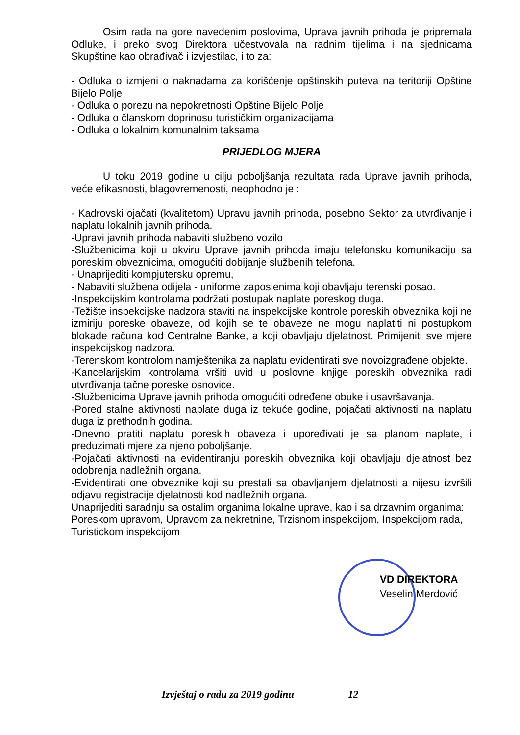Osim rada na gore navedenim poslovima, Uprava javnih prihoda je pripremala Odluke, i preko svog Direktora učestvovala na radnim tijelima i na sjednicama Skupštine kao obrađivač i izvjestilac, i to za:
- Odluka o izmjeni o naknadama za korišćenje opštinskih puteva na teritoriji Opštine Bijelo Polje
- Odluka o porezu na nepokretnosti Opštine Bijelo Polje
- Odluka o članskom doprinosu turističkim organizacijama
- Odluka o lokalnim komunalnim taksama
PRIJEDLOG MJERA
U toku 2019 godine u cilju poboljšanja rezultata rada Uprave javnih prihoda, veće efikasnosti, blagovremenosti, neophodno je :
- Kadrovski ojačati (kvalitetom) Upravu javnih prihoda, posebno Sektor za utvrđivanje i naplatu lokalnih javnih prihoda.
-Upravi javnih prihoda nabaviti službeno vozilo
-Službenicima koji u okviru Uprave javnih prihoda imaju telefonsku komunikaciju sa poreskim obveznicima, omogućiti dobijanje službenih telefona.
- Unaprijediti kompjutersku opremu,
- Nabaviti službena odijela - uniforme zaposlenima koji obavljaju terenski posao.
-Inspekcijskim kontrolama podržati postupak naplate poreskog duga.
-Težište inspekcijske nadzora staviti na inspekcijske kontrole poreskih obveznika koji ne izmiriju poreske obaveze, od kojih se te obaveze ne mogu naplatiti ni postupkom blokade računa kod Centralne Banke, a koji obavljaju djelatnost. Primijeniti sve mjere inspekcijskog nadzora.
-Terenskom kontrolom namještenika za naplatu evidentirati sve novoizgrađene objekte.
-Kancelarijskim kontrolama vršiti uvid u poslovne knjige poreskih obveznika radi utvrđivanja tačne poreske osnovice.
-Službenicima Uprave javnih prihoda omogućiti određene obuke i usavršavanja.
-Pored stalne aktivnosti naplate duga iz tekuće godine, pojačati aktivnosti na naplatu duga iz prethodnih godina.
-Dnevno pratiti naplatu poreskih obaveza i upoređivati je sa planom naplate, i preduzimati mjere za njeno poboljšanje.
-Pojačati aktivnosti na evidentiranju poreskih obveznika koji obavljaju djelatnost bez odobrenja nadležnih organa.
-Evidentirati one obveznike koji su prestali sa obavljanjem djelatnosti a nijesu izvršili odjavu registracije djelatnosti kod nadležnih organa.
Unaprijediti saradnju sa ostalim organima lokalne uprave, kao i sa drzavnim organima: Poreskom upravom, Upravom za nekretnine, Trzisnom inspekcijom, Inspekcijom rada, Turistickom inspekcijom
VD DIREKTORA
Veselin Merdović
Izvještaj o radu za 2019 godinu 12